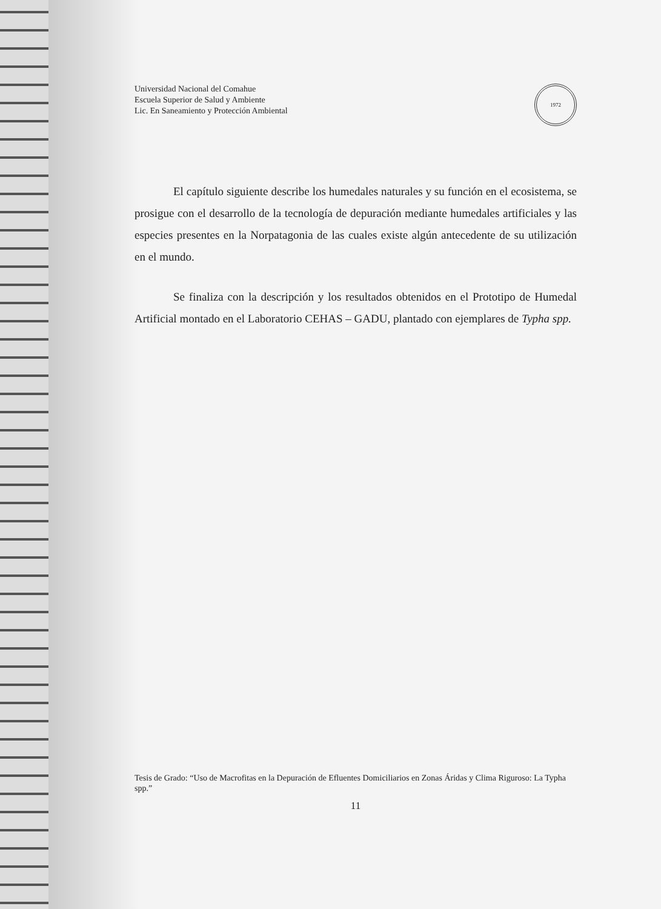Universidad Nacional del Comahue
Escuela Superior de Salud y Ambiente
Lic. En Saneamiento y Protección Ambiental
1972
El capítulo siguiente describe los humedales naturales y su función en el ecosistema, se prosigue con el desarrollo de la tecnología de depuración mediante humedales artificiales y las especies presentes en la Norpatagonia de las cuales existe algún antecedente de su utilización en el mundo.
Se finaliza con la descripción y los resultados obtenidos en el Prototipo de Humedal Artificial montado en el Laboratorio CEHAS – GADU, plantado con ejemplares de Typha spp.
Tesis de Grado: “Uso de Macrofitas en la Depuración de Efluentes Domiciliarios en Zonas Áridas y Clima Riguroso: La Typha spp.”
11